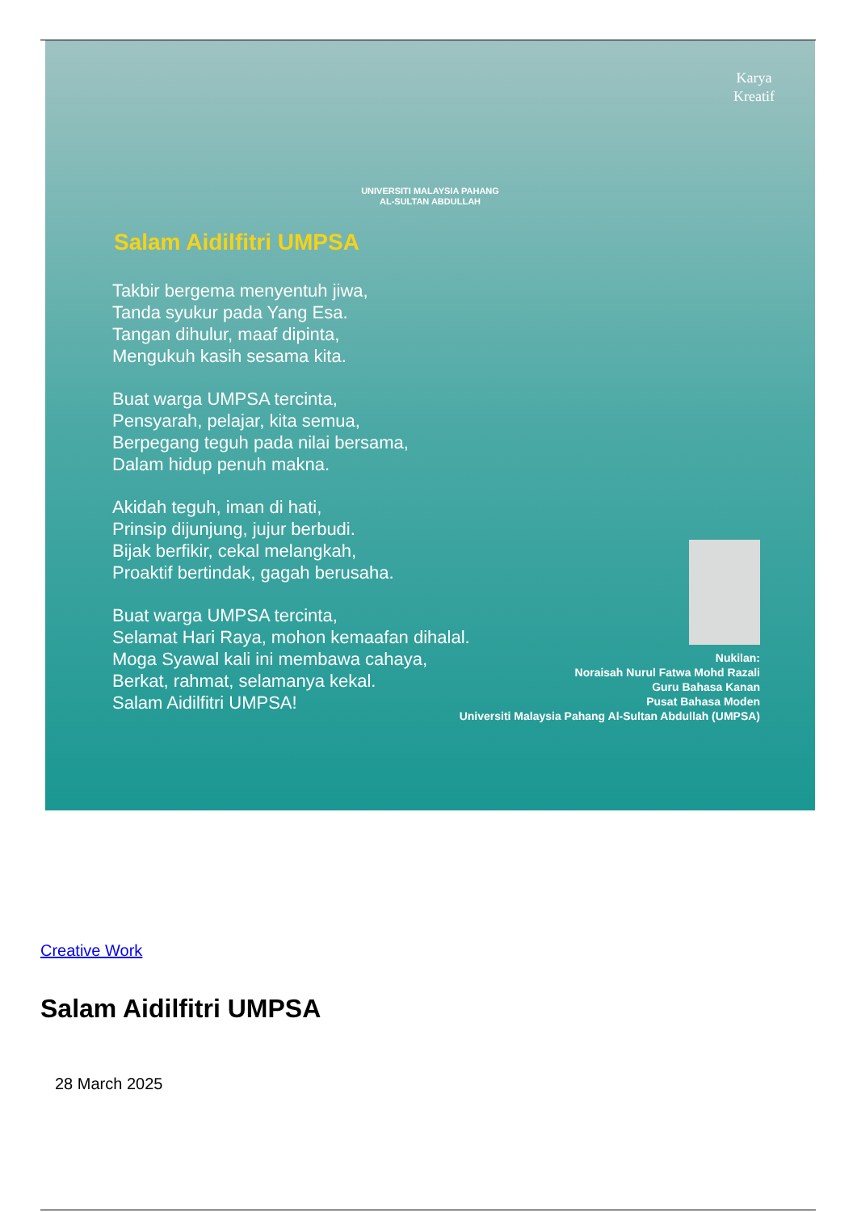Karya
Kreatif
UNIVERSITI MALAYSIA PAHANG
AL-SULTAN ABDULLAH
Salam Aidilfitri UMPSA
Takbir bergema menyentuh jiwa,
Tanda syukur pada Yang Esa.
Tangan dihulur, maaf dipinta,
Mengukuh kasih sesama kita.
Buat warga UMPSA tercinta,
Pensyarah, pelajar, kita semua,
Berpegang teguh pada nilai bersama,
Dalam hidup penuh makna.
Akidah teguh, iman di hati,
Prinsip dijunjung, jujur berbudi.
Bijak berfikir, cekal melangkah,
Proaktif bertindak, gagah berusaha.
Buat warga UMPSA tercinta,
Selamat Hari Raya, mohon kemaafan dihalal.
Moga Syawal kali ini membawa cahaya,
Berkat, rahmat, selamanya kekal.
Salam Aidilfitri UMPSA!
Nukilan:
Noraisah Nurul Fatwa Mohd Razali
Guru Bahasa Kanan
Pusat Bahasa Moden
Universiti Malaysia Pahang Al-Sultan Abdullah (UMPSA)
Creative Work
Salam Aidilfitri UMPSA
28 March 2025